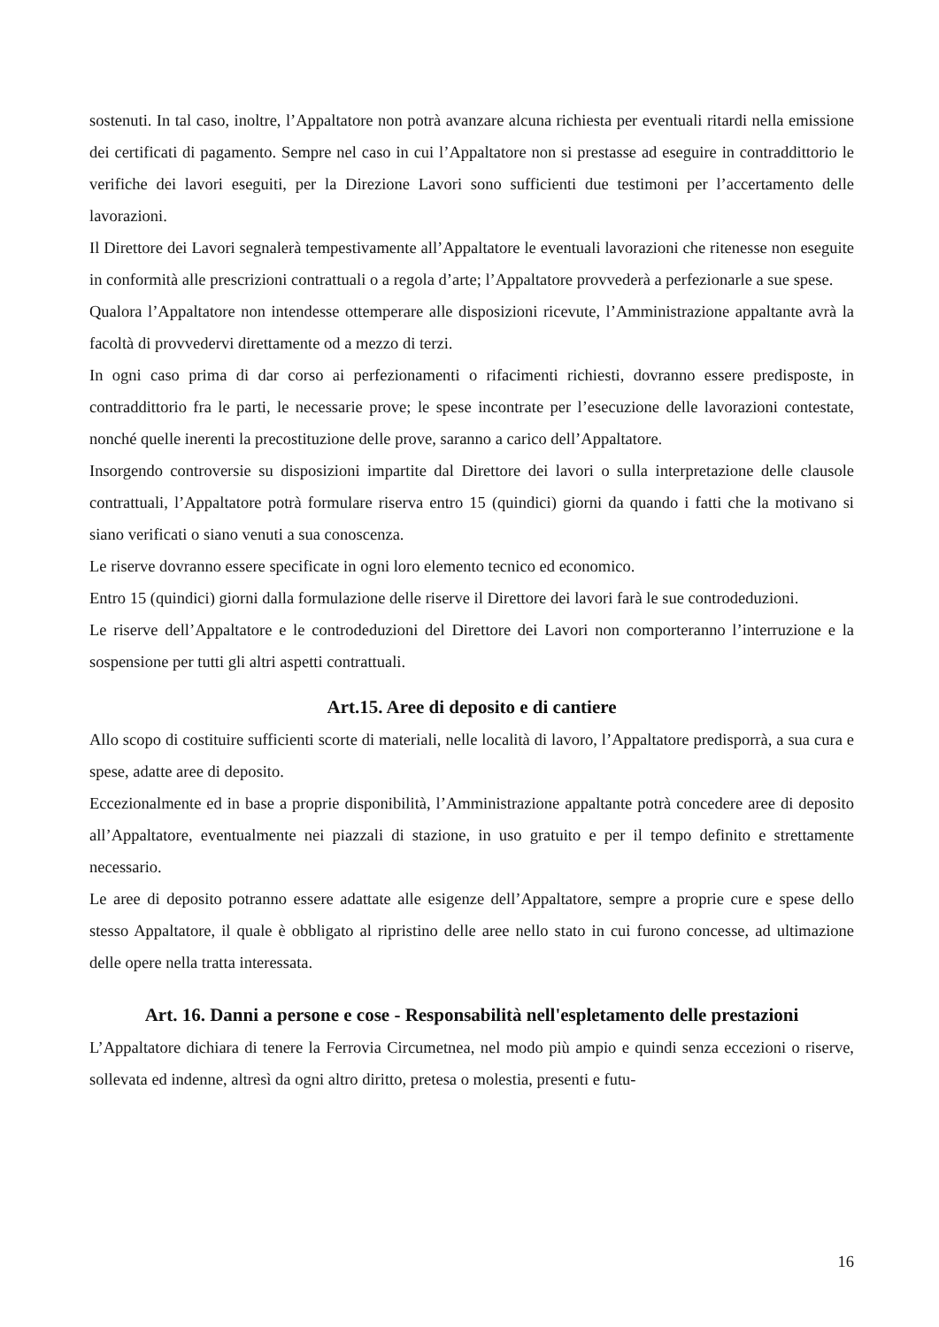sostenuti. In tal caso, inoltre, l’Appaltatore non potrà avanzare alcuna richiesta per eventuali ritardi nella emissione dei certificati di pagamento. Sempre nel caso in cui l’Appaltatore non si prestasse ad eseguire in contraddittorio le verifiche dei lavori eseguiti, per la Direzione Lavori sono sufficienti due testimoni per l’accertamento delle lavorazioni.
Il Direttore dei Lavori segnalerà tempestivamente all’Appaltatore le eventuali lavorazioni che ritenesse non eseguite in conformità alle prescrizioni contrattuali o a regola d’arte; l’Appaltatore provvederà a perfezionarle a sue spese.
Qualora l’Appaltatore non intendesse ottemperare alle disposizioni ricevute, l’Amministrazione appaltante avrà la facoltà di provvedervi direttamente od a mezzo di terzi.
In ogni caso prima di dar corso ai perfezionamenti o rifacimenti richiesti, dovranno essere predisposte, in contraddittorio fra le parti, le necessarie prove; le spese incontrate per l’esecuzione delle lavorazioni contestate, nonché quelle inerenti la precostituzione delle prove, saranno a carico dell’Appaltatore.
Insorgendo controversie su disposizioni impartite dal Direttore dei lavori o sulla interpretazione delle clausole contrattuali, l’Appaltatore potrà formulare riserva entro 15 (quindici) giorni da quando i fatti che la motivano si siano verificati o siano venuti a sua conoscenza.
Le riserve dovranno essere specificate in ogni loro elemento tecnico ed economico.
Entro 15 (quindici) giorni dalla formulazione delle riserve il Direttore dei lavori farà le sue controdeduzioni.
Le riserve dell’Appaltatore e le controdeduzioni del Direttore dei Lavori non comporteranno l’interruzione e la sospensione per tutti gli altri aspetti contrattuali.
Art.15. Aree di deposito e di cantiere
Allo scopo di costituire sufficienti scorte di materiali, nelle località di lavoro, l’Appaltatore predisporrà, a sua cura e spese, adatte aree di deposito.
Eccezionalmente ed in base a proprie disponibilità, l’Amministrazione appaltante potrà concedere aree di deposito all’Appaltatore, eventualmente nei piazzali di stazione, in uso gratuito e per il tempo definito e strettamente necessario.
Le aree di deposito potranno essere adattate alle esigenze dell’Appaltatore, sempre a proprie cure e spese dello stesso Appaltatore, il quale è obbligato al ripristino delle aree nello stato in cui furono concesse, ad ultimazione delle opere nella tratta interessata.
Art. 16. Danni a persone e cose - Responsabilità nell'espletamento delle prestazioni
L’Appaltatore dichiara di tenere la Ferrovia Circumetnea, nel modo più ampio e quindi senza eccezioni o riserve, sollevata ed indenne, altresì da ogni altro diritto, pretesa o molestia, presenti e futu-
16